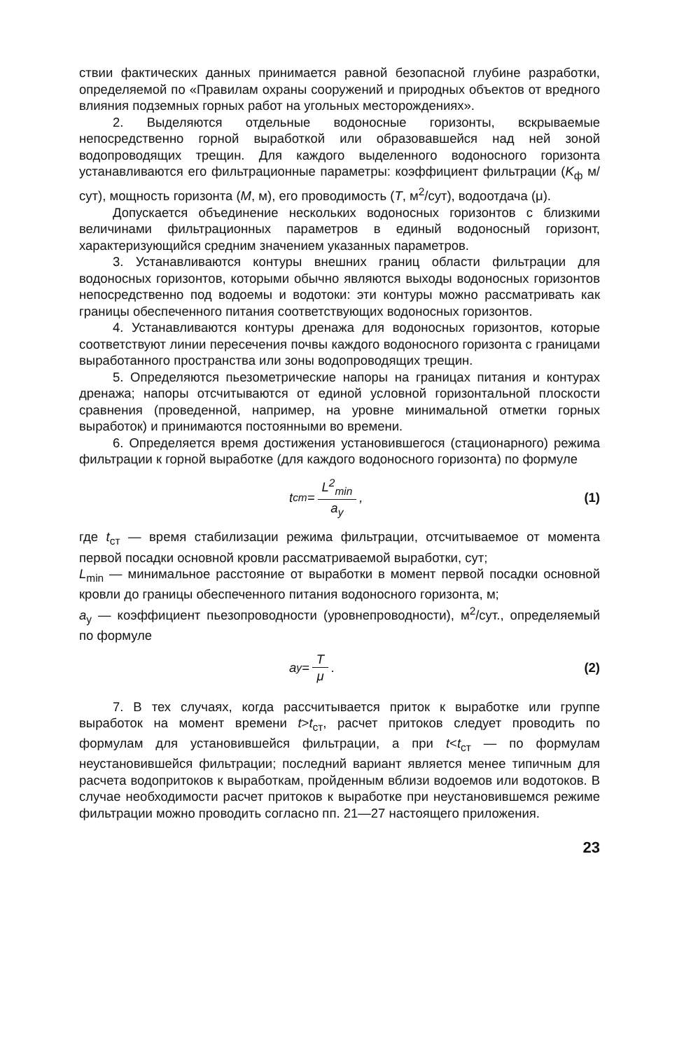ствии фактических данных принимается равной безопасной глубине разработки, определяемой по «Правилам охраны сооружений и природных объектов от вредного влияния подземных горных работ на угольных месторождениях».
2. Выделяются отдельные водоносные горизонты, вскрываемые непосредственно горной выработкой или образовавшейся над ней зоной водопроводящих трещин. Для каждого выделенного водоносного горизонта устанавливаются его фильтрационные параметры: коэффициент фильтрации (K<sub>ф</sub> м/сут), мощность горизонта (M, м), его проводимость (T, м<sup>2</sup>/сут), водоотдача (μ).
Допускается объединение нескольких водоносных горизонтов с близкими величинами фильтрационных параметров в единый водоносный горизонт, характеризующийся средним значением указанных параметров.
3. Устанавливаются контуры внешних границ области фильтрации для водоносных горизонтов, которыми обычно являются выходы водоносных горизонтов непосредственно под водоемы и водотоки: эти контуры можно рассматривать как границы обеспеченного питания соответствующих водоносных горизонтов.
4. Устанавливаются контуры дренажа для водоносных горизонтов, которые соответствуют линии пересечения почвы каждого водоносного горизонта с границами выработанного пространства или зоны водопроводящих трещин.
5. Определяются пьезометрические напоры на границах питания и контурах дренажа; напоры отсчитываются от единой условной горизонтальной плоскости сравнения (проведенной, например, на уровне минимальной отметки горных выработок) и принимаются постоянными во времени.
6. Определяется время достижения установившегося (стационарного) режима фильтрации к горной выработке (для каждого водоносного горизонта) по формуле
t<sub>ст</sub>= L<sup>2</sup><sub>min</sub> a<sub>у</sub>, (1)
где t<sub>ст</sub> — время стабилизации режима фильтрации, отсчитываемое от момента первой посадки основной кровли рассматриваемой выработки, сут;
L<sub>min</sub> — минимальное расстояние от выработки в момент первой посадки основной кровли до границы обеспеченного питания водоносного горизонта, м;
a<sub>у</sub> — коэффициент пьезопроводности (уровнепроводности), м<sup>2</sup>/сут., определяемый по формуле
a<sub>у</sub>= T μ. (2)
7. В тех случаях, когда рассчитывается приток к выработке или группе выработок на момент времени t>t<sub>ст</sub>, расчет притоков следует проводить по формулам для установившейся фильтрации, а при t<t<sub>ст</sub> — по формулам неустановившейся фильтрации; последний вариант является менее типичным для расчета водопритоков к выработкам, пройденным вблизи водоемов или водотоков. В случае необходимости расчет притоков к выработке при неустановившемся режиме фильтрации можно проводить согласно пп. 21—27 настоящего приложения.
23